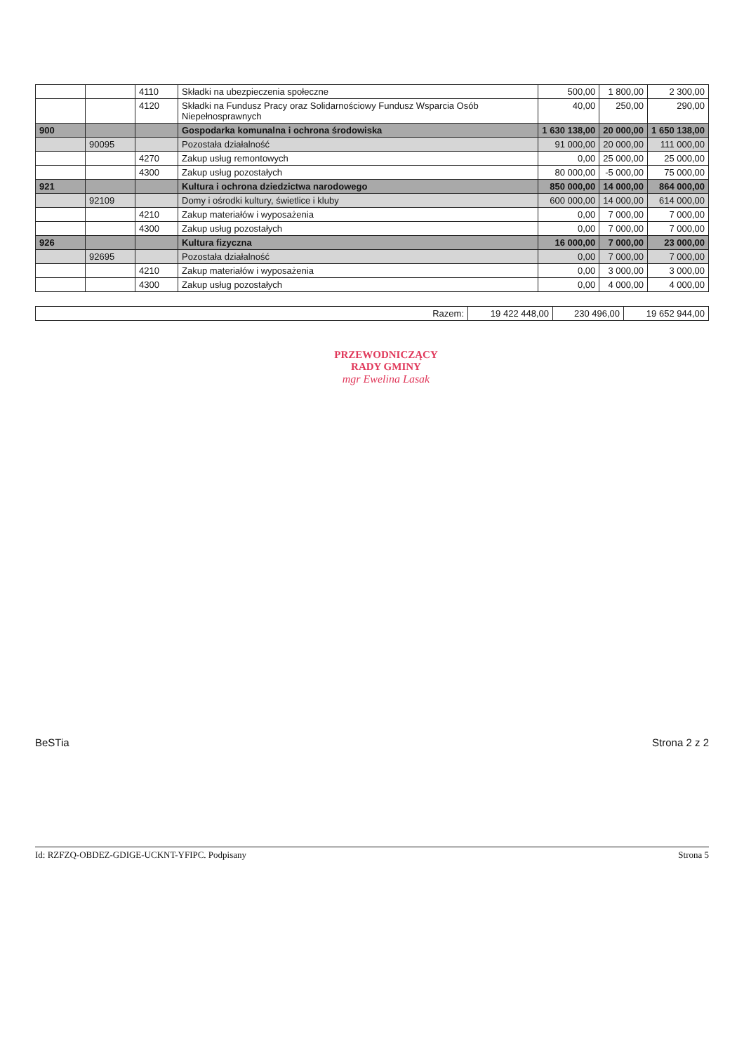| | | 4110 | Składki na ubezpieczenia społeczne | 500,00 | 1 800,00 | 2 300,00 |
| | | 4120 | Składki na Fundusz Pracy oraz Solidarnościowy Fundusz Wsparcia Osób Niepełnosprawnych | 40,00 | 250,00 | 290,00 |
| 900 | | | Gospodarka komunalna i ochrona środowiska | 1 630 138,00 | 20 000,00 | 1 650 138,00 |
| | 90095 | | Pozostała działalność | 91 000,00 | 20 000,00 | 111 000,00 |
| | | 4270 | Zakup usług remontowych | 0,00 | 25 000,00 | 25 000,00 |
| | | 4300 | Zakup usług pozostałych | 80 000,00 | -5 000,00 | 75 000,00 |
| 921 | | | Kultura i ochrona dziedzictwa narodowego | 850 000,00 | 14 000,00 | 864 000,00 |
| | 92109 | | Domy i ośrodki kultury, świetlice i kluby | 600 000,00 | 14 000,00 | 614 000,00 |
| | | 4210 | Zakup materiałów i wyposażenia | 0,00 | 7 000,00 | 7 000,00 |
| | | 4300 | Zakup usług pozostałych | 0,00 | 7 000,00 | 7 000,00 |
| 926 | | | Kultura fizyczna | 16 000,00 | 7 000,00 | 23 000,00 |
| | 92695 | | Pozostała działalność | 0,00 | 7 000,00 | 7 000,00 |
| | | 4210 | Zakup materiałów i wyposażenia | 0,00 | 3 000,00 | 3 000,00 |
| | | 4300 | Zakup usług pozostałych | 0,00 | 4 000,00 | 4 000,00 |
| Razem: | 19 422 448,00 | 230 496,00 | 19 652 944,00 |
PRZEWODNICZĄCY
RADY GMINY
mgr Ewelina Lasak
BeSTia Strona 2 z 2
Id: RZFZQ-OBDEZ-GDIGE-UCKNT-YFIPC. Podpisany Strona 5